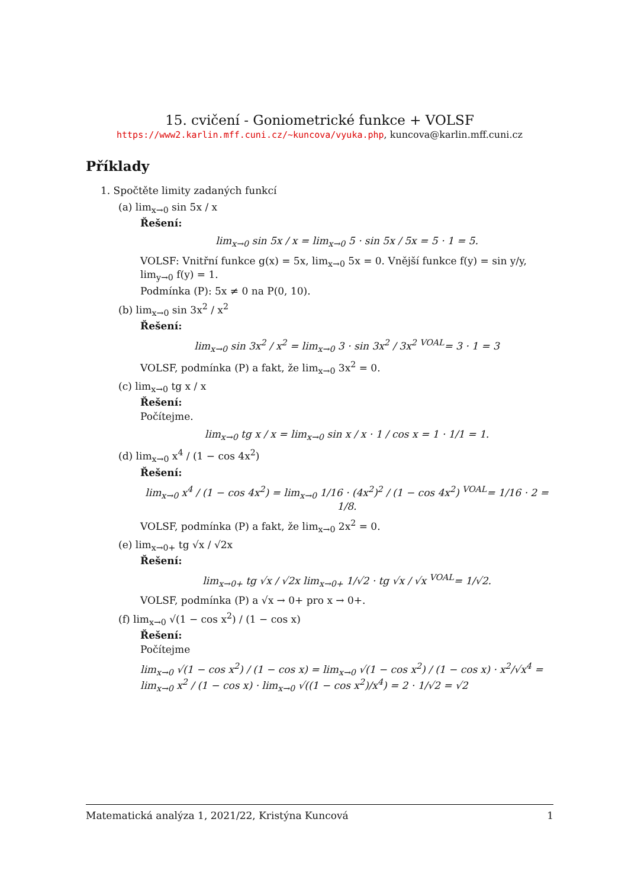15. cvičení - Goniometrické funkce + VOLSF
https://www2.karlin.mff.cuni.cz/~kuncova/vyuka.php, kuncova@karlin.mff.cuni.cz
Příklady
1. Spočtěte limity zadaných funkcí
(a) lim<sub>x→0</sub> sin 5x / x
Řešení:
lim<sub>x→0</sub> sin 5x / x = lim<sub>x→0</sub> 5 · sin 5x / 5x = 5 · 1 = 5.
VOLSF: Vnitřní funkce g(x) = 5x, lim<sub>x→0</sub> 5x = 0. Vnější funkce f(y) = sin y/y, lim<sub>y→0</sub> f(y) = 1.
Podmínka (P): 5x ≠ 0 na P(0, 10).
(b) lim<sub>x→0</sub> sin 3x<sup>2</sup> / x<sup>2</sup>
Řešení:
lim<sub>x→0</sub> sin 3x<sup>2</sup> / x<sup>2</sup> = lim<sub>x→0</sub> 3 · sin 3x<sup>2</sup> / 3x<sup>2</sup> <sup>VOAL</sup>= 3 · 1 = 3
VOLSF, podmínka (P) a fakt, že lim<sub>x→0</sub> 3x<sup>2</sup> = 0.
(c) lim<sub>x→0</sub> tg x / x
Řešení:
Počítejme.
lim<sub>x→0</sub> tg x / x = lim<sub>x→0</sub> sin x / x · 1 / cos x = 1 · 1/1 = 1.
(d) lim<sub>x→0</sub> x<sup>4</sup> / (1 − cos 4x<sup>2</sup>)
Řešení:
lim<sub>x→0</sub> x<sup>4</sup> / (1 − cos 4x<sup>2</sup>) = lim<sub>x→0</sub> 1/16 · (4x<sup>2</sup>)<sup>2</sup> / (1 − cos 4x<sup>2</sup>) <sup>VOAL</sup>= 1/16 · 2 = 1/8.
VOLSF, podmínka (P) a fakt, že lim<sub>x→0</sub> 2x<sup>2</sup> = 0.
(e) lim<sub>x→0+</sub> tg √x / √2x
Řešení:
lim<sub>x→0+</sub> tg √x / √2x lim<sub>x→0+</sub> 1/√2 · tg √x / √x <sup>VOAL</sup>= 1/√2.
VOLSF, podmínka (P) a √x → 0+ pro x → 0+.
(f) lim<sub>x→0</sub> √(1 − cos x<sup>2</sup>) / (1 − cos x)
Řešení:
Počítejme
lim<sub>x→0</sub> √(1 − cos x<sup>2</sup>) / (1 − cos x) = lim<sub>x→0</sub> √(1 − cos x<sup>2</sup>) / (1 − cos x) · x<sup>2</sup>/√x<sup>4</sup> = lim<sub>x→0</sub> x<sup>2</sup> / (1 − cos x) · lim<sub>x→0</sub> √((1 − cos x<sup>2</sup>)/x<sup>4</sup>) = 2 · 1/√2 = √2
Matematická analýza 1, 2021/22, Kristýna Kuncová 1